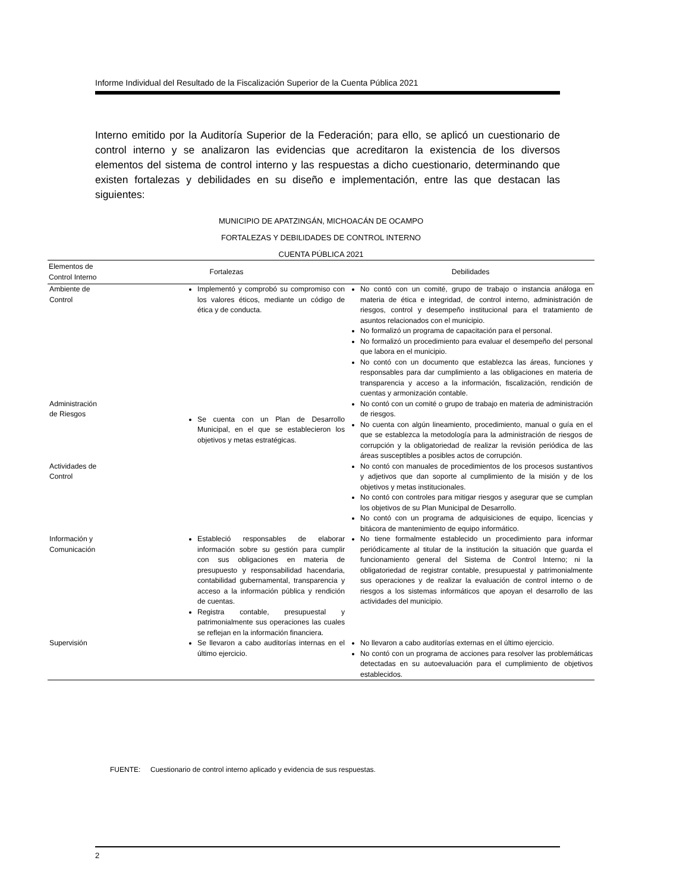Informe Individual del Resultado de la Fiscalización Superior de la Cuenta Pública 2021
Interno emitido por la Auditoría Superior de la Federación; para ello, se aplicó un cuestionario de control interno y se analizaron las evidencias que acreditaron la existencia de los diversos elementos del sistema de control interno y las respuestas a dicho cuestionario, determinando que existen fortalezas y debilidades en su diseño e implementación, entre las que destacan las siguientes:
MUNICIPIO DE APATZINGÁN, MICHOACÁN DE OCAMPO
FORTALEZAS Y DEBILIDADES DE CONTROL INTERNO
CUENTA PÚBLICA 2021
| Elementos de Control Interno | Fortalezas | Debilidades |
| --- | --- | --- |
| Ambiente de Control | Implementó y comprobó su compromiso con los valores éticos, mediante un código de ética y de conducta. | No contó con un comité, grupo de trabajo o instancia análoga en materia de ética e integridad, de control interno, administración de riesgos, control y desempeño institucional para el tratamiento de asuntos relacionados con el municipio. No formalizó un programa de capacitación para el personal. No formalizó un procedimiento para evaluar el desempeño del personal que labora en el municipio. No contó con un documento que establezca las áreas, funciones y responsables para dar cumplimiento a las obligaciones en materia de transparencia y acceso a la información, fiscalización, rendición de cuentas y armonización contable. |
| Administración de Riesgos | Se cuenta con un Plan de Desarrollo Municipal, en el que se establecieron los objetivos y metas estratégicas. | No contó con un comité o grupo de trabajo en materia de administración de riesgos. No cuenta con algún lineamiento, procedimiento, manual o guía en el que se establezca la metodología para la administración de riesgos de corrupción y la obligatoriedad de realizar la revisión periódica de las áreas susceptibles a posibles actos de corrupción. |
| Actividades de Control | | No contó con manuales de procedimientos de los procesos sustantivos y adjetivos que dan soporte al cumplimiento de la misión y de los objetivos y metas institucionales. No contó con controles para mitigar riesgos y asegurar que se cumplan los objetivos de su Plan Municipal de Desarrollo. No contó con un programa de adquisiciones de equipo, licencias y bitácora de mantenimiento de equipo informático. |
| Información y Comunicación | Estableció responsables de elaborar información sobre su gestión para cumplir con sus obligaciones en materia de presupuesto y responsabilidad hacendaria, contabilidad gubernamental, transparencia y acceso a la información pública y rendición de cuentas. Registra contable, presupuestal y patrimonialmente sus operaciones las cuales se reflejan en la información financiera. | No tiene formalmente establecido un procedimiento para informar periódicamente al titular de la institución la situación que guarda el funcionamiento general del Sistema de Control Interno; ni la obligatoriedad de registrar contable, presupuestal y patrimonialmente sus operaciones y de realizar la evaluación de control interno o de riesgos a los sistemas informáticos que apoyan el desarrollo de las actividades del municipio. |
| Supervisión | Se llevaron a cabo auditorías internas en el último ejercicio. | No llevaron a cabo auditorías externas en el último ejercicio. No contó con un programa de acciones para resolver las problemáticas detectadas en su autoevaluación para el cumplimiento de objetivos establecidos. |
FUENTE: Cuestionario de control interno aplicado y evidencia de sus respuestas.
2